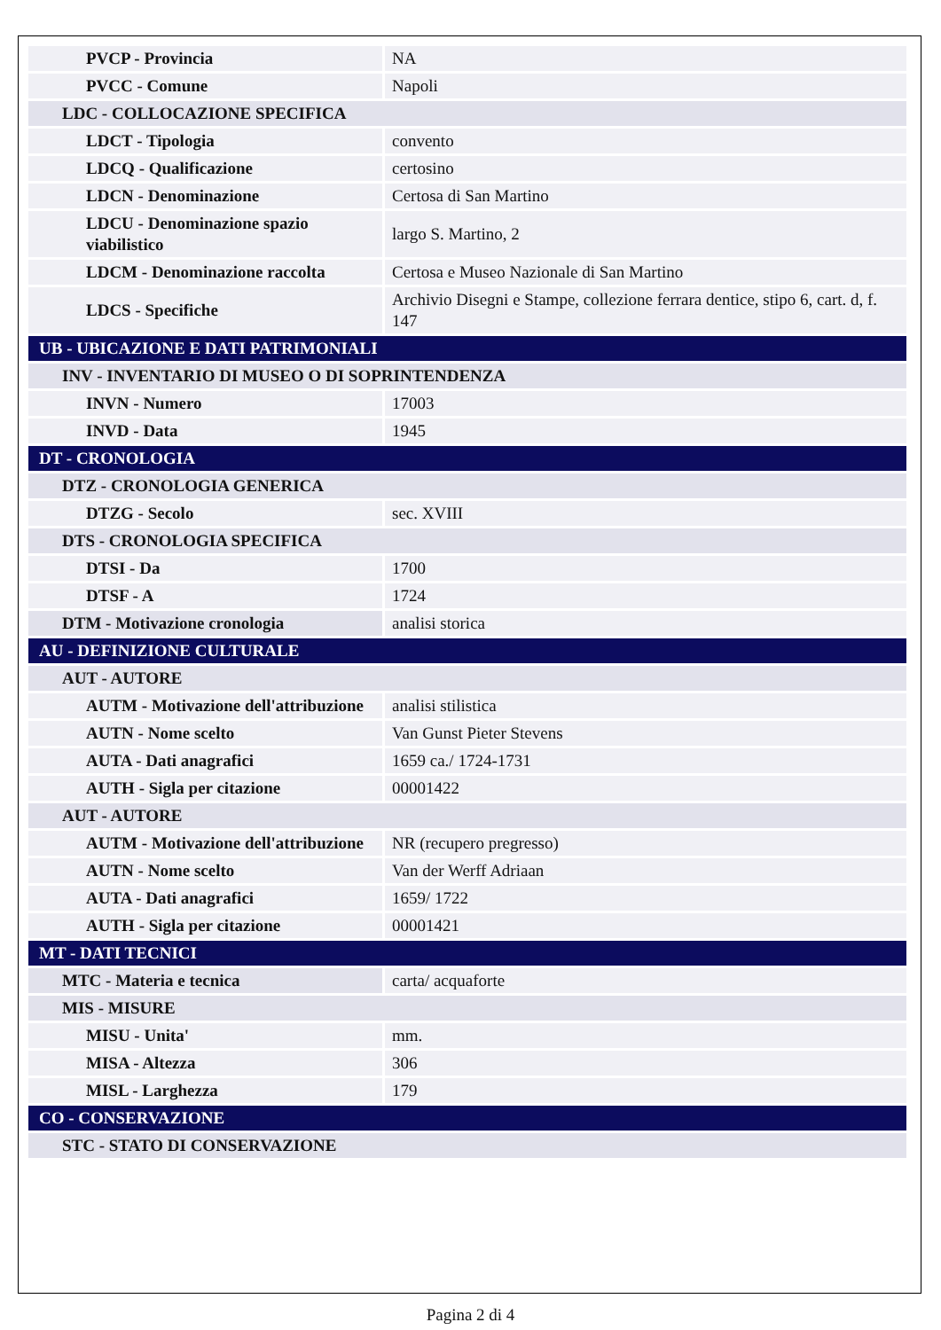| PVCP - Provincia | NA |
| PVCC - Comune | Napoli |
| LDC - COLLOCAZIONE SPECIFICA | |
| LDCT - Tipologia | convento |
| LDCQ - Qualificazione | certosino |
| LDCN - Denominazione | Certosa di San Martino |
| LDCU - Denominazione spazio viabilistico | largo S. Martino, 2 |
| LDCM - Denominazione raccolta | Certosa e Museo Nazionale di San Martino |
| LDCS - Specifiche | Archivio Disegni e Stampe, collezione ferrara dentice, stipo 6, cart. d, f. 147 |
| UB - UBICAZIONE E DATI PATRIMONIALI | |
| INV - INVENTARIO DI MUSEO O DI SOPRINTENDENZA | |
| INVN - Numero | 17003 |
| INVD - Data | 1945 |
| DT - CRONOLOGIA | |
| DTZ - CRONOLOGIA GENERICA | |
| DTZG - Secolo | sec. XVIII |
| DTS - CRONOLOGIA SPECIFICA | |
| DTSI - Da | 1700 |
| DTSF - A | 1724 |
| DTM - Motivazione cronologia | analisi storica |
| AU - DEFINIZIONE CULTURALE | |
| AUT - AUTORE | |
| AUTM - Motivazione dell'attribuzione | analisi stilistica |
| AUTN - Nome scelto | Van Gunst Pieter Stevens |
| AUTA - Dati anagrafici | 1659 ca./ 1724-1731 |
| AUTH - Sigla per citazione | 00001422 |
| AUT - AUTORE | |
| AUTM - Motivazione dell'attribuzione | NR (recupero pregresso) |
| AUTN - Nome scelto | Van der Werff Adriaan |
| AUTA - Dati anagrafici | 1659/ 1722 |
| AUTH - Sigla per citazione | 00001421 |
| MT - DATI TECNICI | |
| MTC - Materia e tecnica | carta/ acquaforte |
| MIS - MISURE | |
| MISU - Unita' | mm. |
| MISA - Altezza | 306 |
| MISL - Larghezza | 179 |
| CO - CONSERVAZIONE | |
| STC - STATO DI CONSERVAZIONE | |
Pagina 2 di 4